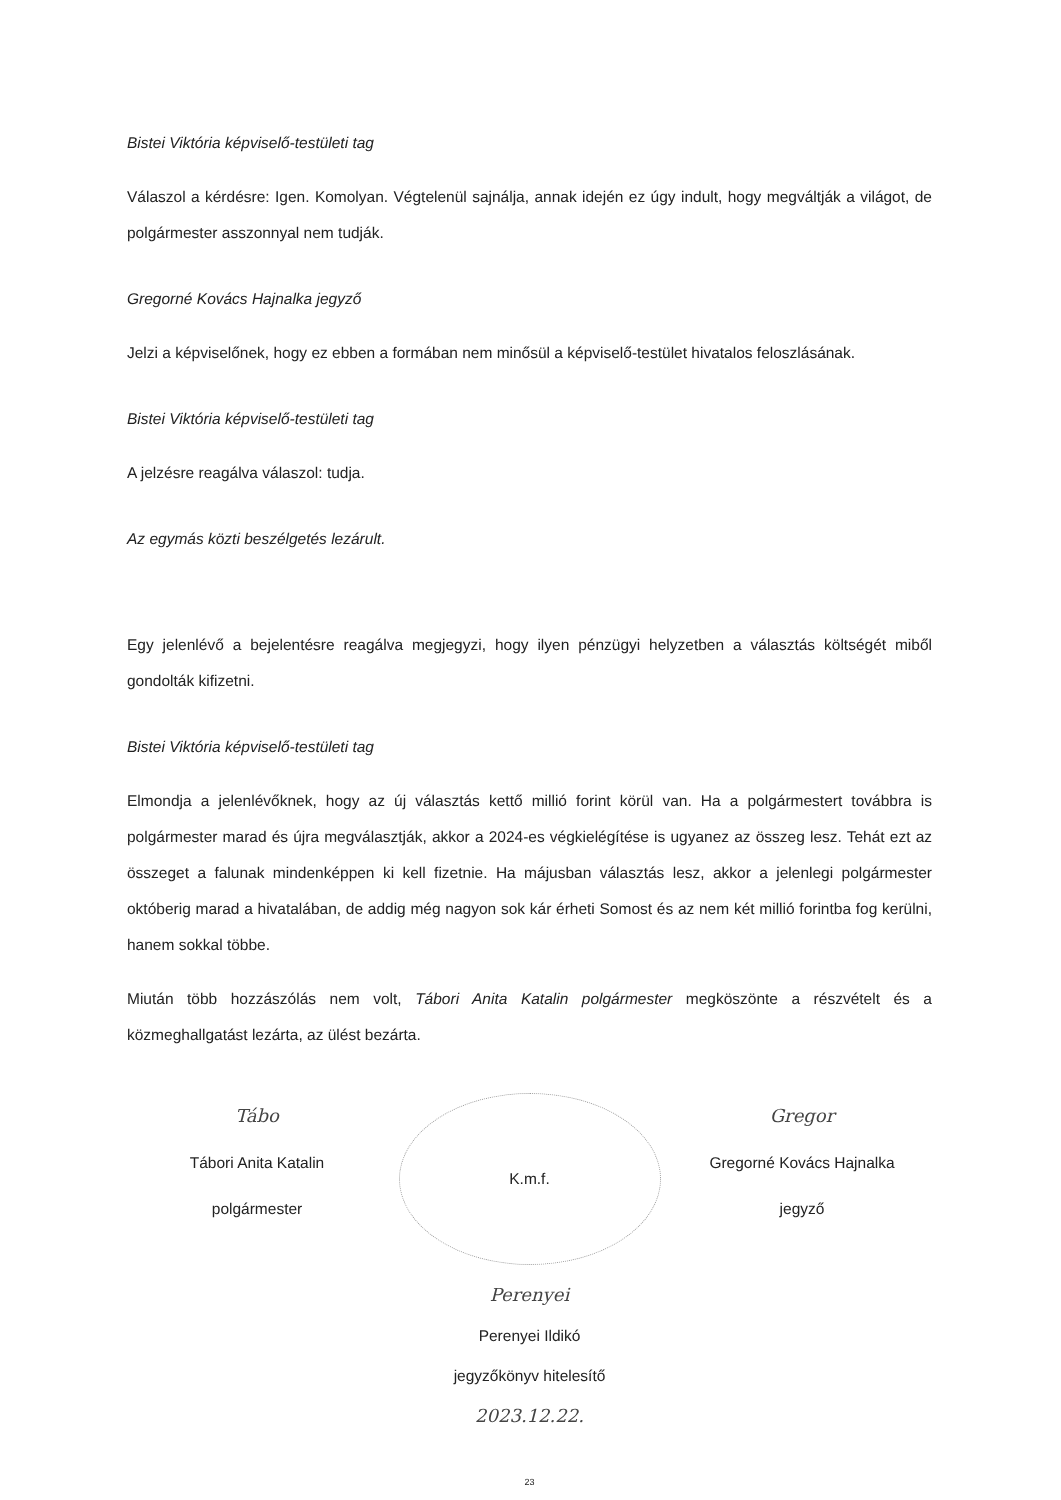Bistei Viktória képviselő-testületi tag
Válaszol a kérdésre: Igen. Komolyan. Végtelenül sajnálja, annak idején ez úgy indult, hogy megváltják a világot, de polgármester asszonnyal nem tudják.
Gregorné Kovács Hajnalka jegyző
Jelzi a képviselőnek, hogy ez ebben a formában nem minősül a képviselő-testület hivatalos feloszlásának.
Bistei Viktória képviselő-testületi tag
A jelzésre reagálva válaszol: tudja.
Az egymás közti beszélgetés lezárult.
Egy jelenlévő a bejelentésre reagálva megjegyzi, hogy ilyen pénzügyi helyzetben a választás költségét miből gondolták kifizetni.
Bistei Viktória képviselő-testületi tag
Elmondja a jelenlévőknek, hogy az új választás kettő millió forint körül van. Ha a polgármestert továbbra is polgármester marad és újra megválasztják, akkor a 2024-es végkielégítése is ugyanez az összeg lesz. Tehát ezt az összeget a falunak mindenképpen ki kell fizetnie. Ha májusban választás lesz, akkor a jelenlegi polgármester októberig marad a hivatalában, de addig még nagyon sok kár érheti Somost és az nem két millió forintba fog kerülni, hanem sokkal többe.
Miután több hozzászólás nem volt, Tábori Anita Katalin polgármester megköszönte a részvételt és a közmeghallgatást lezárta, az ülést bezárta.
Tábo
Tábori Anita Katalin
polgármester
K.m.f.
Gregor
Gregorné Kovács Hajnalka
jegyző
Perenyei
Perenyei Ildikó
jegyzőkönyv hitelesítő
2023.12.22.
23